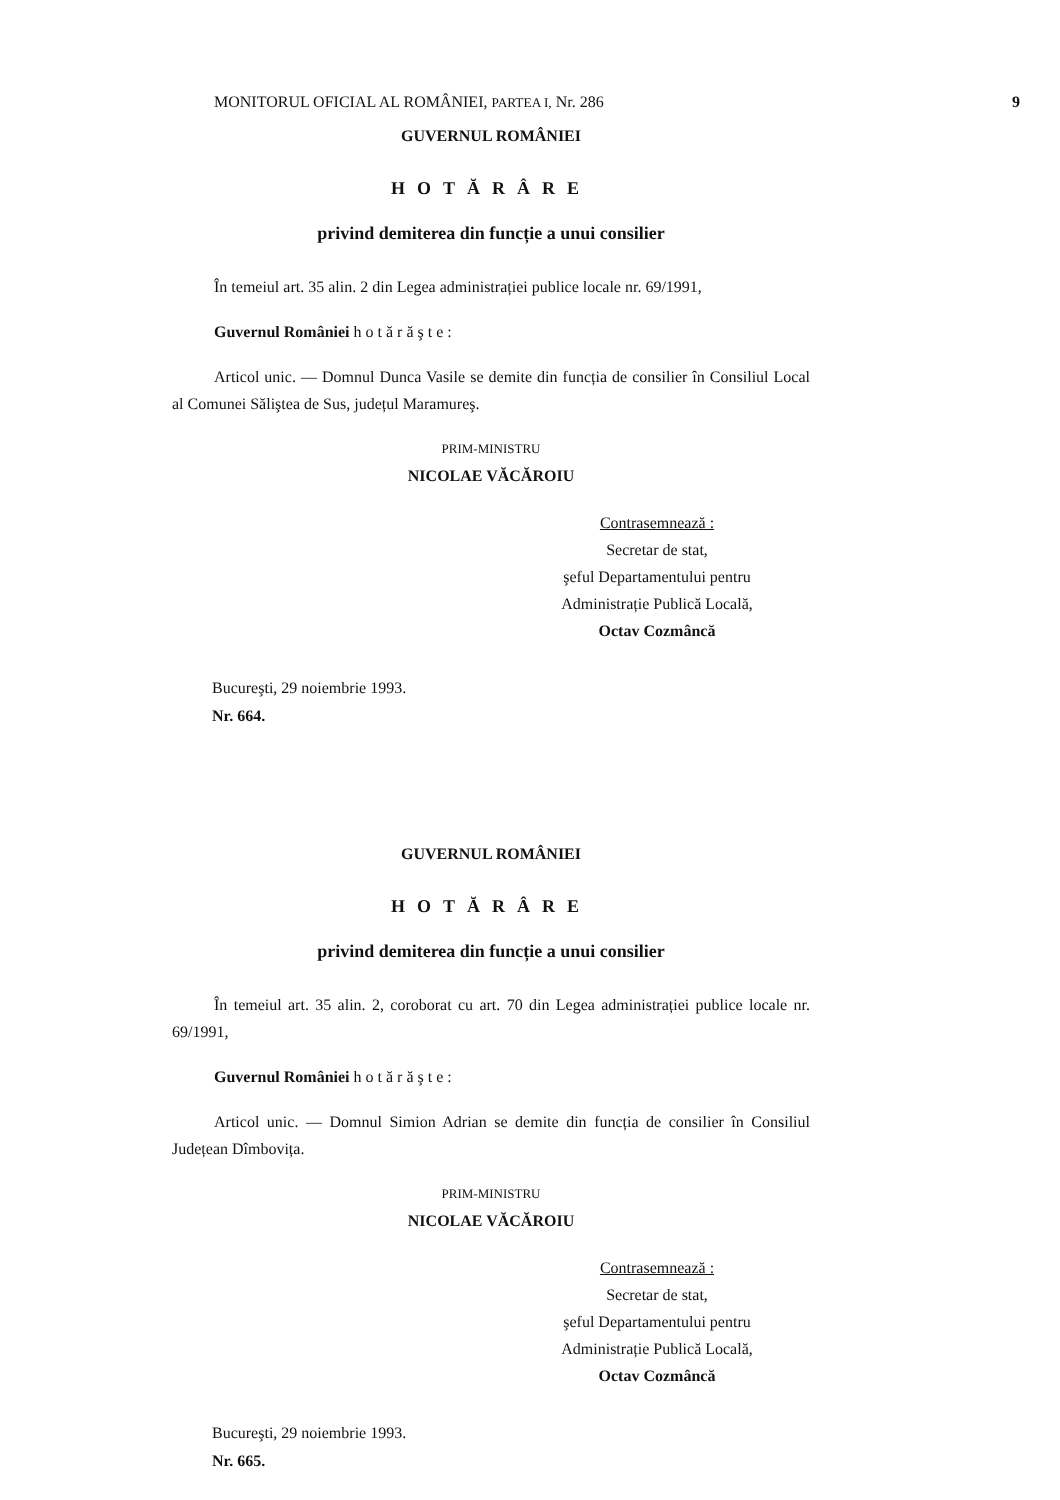MONITORUL OFICIAL AL ROMÂNIEI, PARTEA I, Nr. 286 9
GUVERNUL ROMÂNIEI
HOTĂRÂRE
privind demiterea din funcție a unui consilier
În temeiul art. 35 alin. 2 din Legea administrației publice locale nr. 69/1991,
Guvernul României h o t ă r ă ş t e :
Articol unic. — Domnul Dunca Vasile se demite din funcția de consilier în Consiliul Local al Comunei Săliştea de Sus, județul Maramureş.
PRIM-MINISTRU
NICOLAE VĂCĂROIU
Contrasemnează :
Secretar de stat,
şeful Departamentului pentru
Administrație Publică Locală,
Octav Cozmâncă
Bucureşti, 29 noiembrie 1993.
Nr. 664.
GUVERNUL ROMÂNIEI
HOTĂRÂRE
privind demiterea din funcție a unui consilier
În temeiul art. 35 alin. 2, coroborat cu art. 70 din Legea administrației publice locale nr. 69/1991,
Guvernul României h o t ă r ă ş t e :
Articol unic. — Domnul Simion Adrian se demite din funcția de consilier în Consiliul Județean Dîmbovița.
PRIM-MINISTRU
NICOLAE VĂCĂROIU
Contrasemnează :
Secretar de stat,
şeful Departamentului pentru
Administrație Publică Locală,
Octav Cozmâncă
Bucureşti, 29 noiembrie 1993.
Nr. 665.